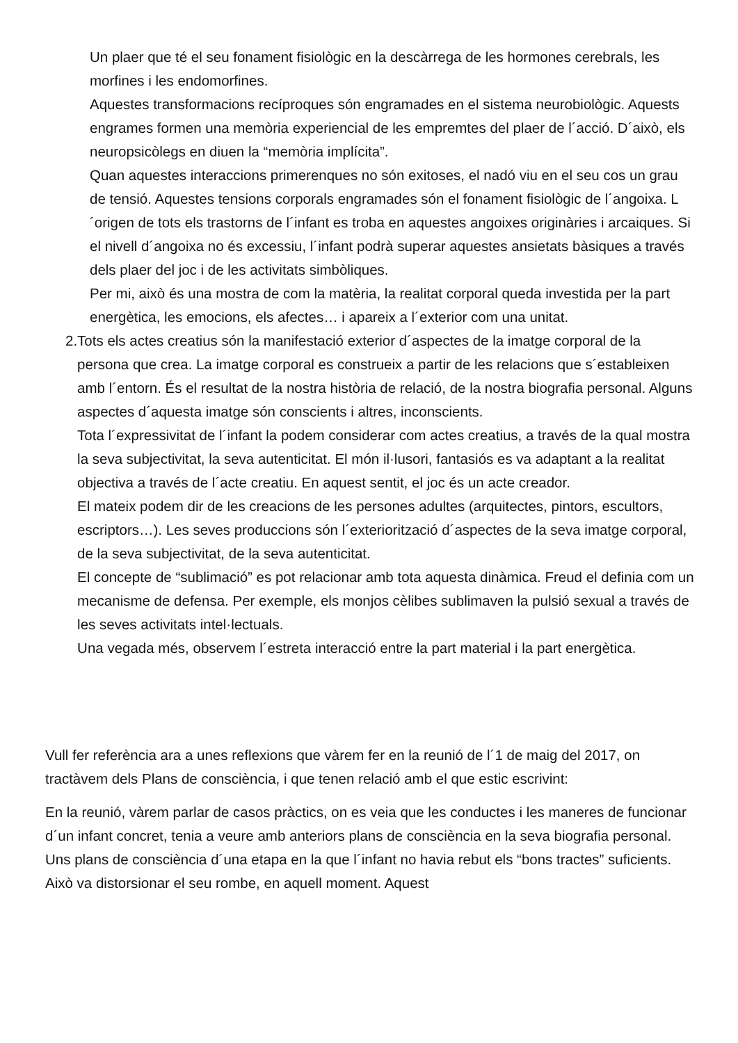Un plaer que té el seu fonament fisiològic en la descàrrega de les hormones cerebrals, les morfines i les endomorfines.
Aquestes transformacions recíproques són engramades en el sistema neurobiològic. Aquests engrames formen una memòria experiencial de les empremtes del plaer de l´acció. D´això, els neuropsicòlegs en diuen la “memòria implícita”.
Quan aquestes interaccions primerenques no són exitoses, el nadó viu en el seu cos un grau de tensió. Aquestes tensions corporals engramades són el fonament fisiològic de l´angoixa. L´origen de tots els trastorns de l´infant es troba en aquestes angoixes originàries i arcaiques. Si el nivell d´angoixa no és excessiu, l´infant podrà superar aquestes ansietats bàsiques a través dels plaer del joc i de les activitats simbòliques.
Per mi, això és una mostra de com la matèria, la realitat corporal queda investida per la part energètica, les emocions, els afectes… i apareix a l´exterior com una unitat.
2. Tots els actes creatius són la manifestació exterior d´aspectes de la imatge corporal de la persona que crea. La imatge corporal es construeix a partir de les relacions que s´estableixen amb l´entorn. És el resultat de la nostra història de relació, de la nostra biografia personal. Alguns aspectes d´aquesta imatge són conscients i altres, inconscients.
Tota l´expressivitat de l´infant la podem considerar com actes creatius, a través de la qual mostra la seva subjectivitat, la seva autenticitat. El món il·lusori, fantasiós es va adaptant a la realitat objectiva a través de l´acte creatiu. En aquest sentit, el joc és un acte creador.
El mateix podem dir de les creacions de les persones adultes (arquitectes, pintors, escultors, escriptors…). Les seves produccions són l´exteriorització d´aspectes de la seva imatge corporal, de la seva subjectivitat, de la seva autenticitat.
El concepte de “sublimació” es pot relacionar amb tota aquesta dinàmica. Freud el definia com un mecanisme de defensa. Per exemple, els monjos cèlibes sublimaven la pulsió sexual a través de les seves activitats intel·lectuals.
Una vegada més, observem l´estreta interacció entre la part material i la part energètica.
Vull fer referència ara a unes reflexions que vàrem fer en la reunió de l´1 de maig del 2017, on tractàvem dels Plans de consciència, i que tenen relació amb el que estic escrivint:
En la reunió, vàrem parlar de casos pràctics, on es veia que les conductes i les maneres de funcionar d´un infant concret, tenia a veure amb anteriors plans de consciència en la seva biografia personal. Uns plans de consciència d´una etapa en la que l´infant no havia rebut els “bons tractes” suficients. Això va distorsionar el seu rombe, en aquell moment. Aquest